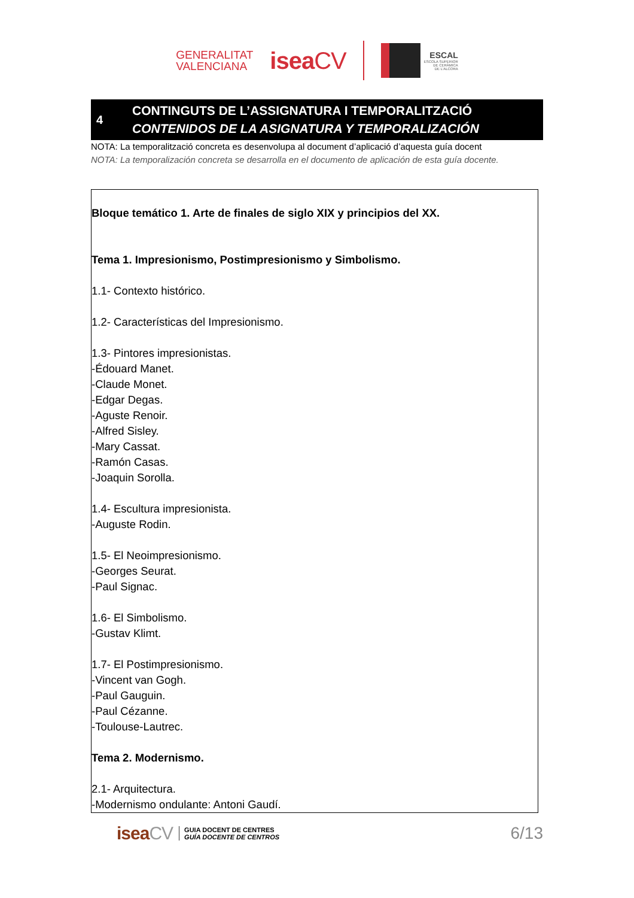GENERALITAT
VALENCIANA
iseaCV
ESCAL
ESCOLA SUPERIOR
DE CERÀMICA
DE L'ALCORA
4
CONTINGUTS DE L’ASSIGNATURA I TEMPORALITZACIÓ
CONTENIDOS DE LA ASIGNATURA Y TEMPORALIZACIÓN
NOTA: La temporalització concreta es desenvolupa al document d’aplicació d’aquesta guía docent
NOTA: La temporalización concreta se desarrolla en el documento de aplicación de esta guía docente.
| Bloque temático 1. Arte de finales de siglo XIX y principios del XX. Tema 1. Impresionismo, Postimpresionismo y Simbolismo. 1.1- Contexto histórico. 1.2- Características del Impresionismo. 1.3- Pintores impresionistas. -Édouard Manet. -Claude Monet. -Edgar Degas. -Aguste Renoir. -Alfred Sisley. -Mary Cassat. -Ramón Casas. -Joaquin Sorolla. 1.4- Escultura impresionista. -Auguste Rodin. 1.5- El Neoimpresionismo. -Georges Seurat. -Paul Signac. 1.6- El Simbolismo. -Gustav Klimt. 1.7- El Postimpresionismo. -Vincent van Gogh. -Paul Gauguin. -Paul Cézanne. -Toulouse-Lautrec. Tema 2. Modernismo. 2.1- Arquitectura. -Modernismo ondulante: Antoni Gaudí. |
iseaCV
GUIA DOCENT DE CENTRES
GUÍA DOCENTE DE CENTROS
6/13